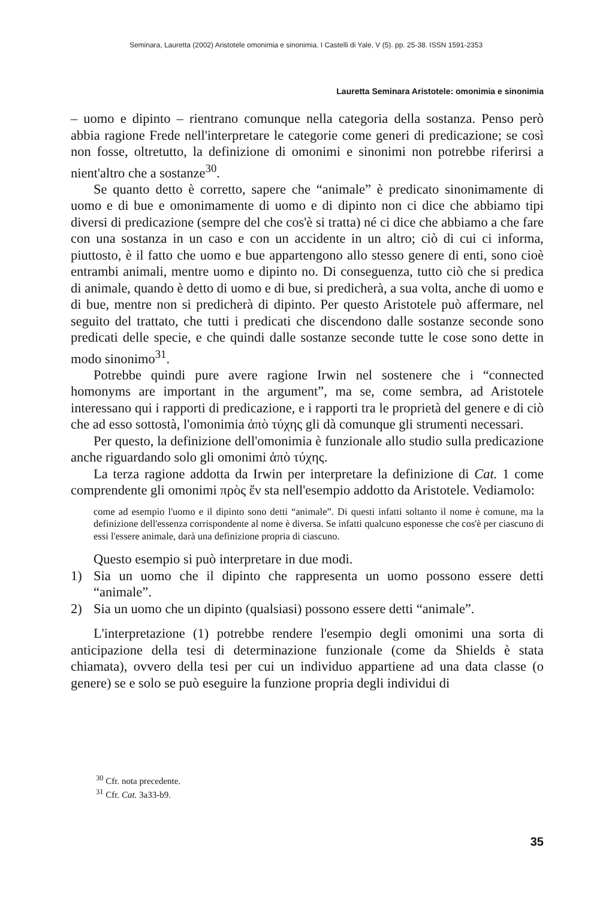Seminara, Lauretta (2002) Aristotele omonimia e sinonimia. I Castelli di Yale, V (5). pp. 25-38. ISSN 1591-2353
Lauretta Seminara Aristotele: omonimia e sinonimia
– uomo e dipinto – rientrano comunque nella categoria della sostanza. Penso però abbia ragione Frede nell'interpretare le categorie come generi di predicazione; se così non fosse, oltretutto, la definizione di omonimi e sinonimi non potrebbe riferirsi a nient'altro che a sostanze<sup>30</sup>.
Se quanto detto è corretto, sapere che “animale” è predicato sinonimamente di uomo e di bue e omonimamente di uomo e di dipinto non ci dice che abbiamo tipi diversi di predicazione (sempre del che cos'è si tratta) né ci dice che abbiamo a che fare con una sostanza in un caso e con un accidente in un altro; ciò di cui ci informa, piuttosto, è il fatto che uomo e bue appartengono allo stesso genere di enti, sono cioè entrambi animali, mentre uomo e dipinto no. Di conseguenza, tutto ciò che si predica di animale, quando è detto di uomo e di bue, si predicherà, a sua volta, anche di uomo e di bue, mentre non si predicherà di dipinto. Per questo Aristotele può affermare, nel seguito del trattato, che tutti i predicati che discendono dalle sostanze seconde sono predicati delle specie, e che quindi dalle sostanze seconde tutte le cose sono dette in modo sinonimo<sup>31</sup>.
Potrebbe quindi pure avere ragione Irwin nel sostenere che i “connected homonyms are important in the argument”, ma se, come sembra, ad Aristotele interessano qui i rapporti di predicazione, e i rapporti tra le proprietà del genere e di ciò che ad esso sottostà, l'omonimia ἀπὸ τύχης gli dà comunque gli strumenti necessari.
Per questo, la definizione dell'omonimia è funzionale allo studio sulla predicazione anche riguardando solo gli omonimi ἀπὸ τύχης.
La terza ragione addotta da Irwin per interpretare la definizione di Cat. 1 come comprendente gli omonimi πρὸς ἕν sta nell'esempio addotto da Aristotele. Vediamolo:
come ad esempio l'uomo e il dipinto sono detti “animale”. Di questi infatti soltanto il nome è comune, ma la definizione dell'essenza corrispondente al nome è diversa. Se infatti qualcuno esponesse che cos'è per ciascuno di essi l'essere animale, darà una definizione propria di ciascuno.
Questo esempio si può interpretare in due modi.
1) Sia un uomo che il dipinto che rappresenta un uomo possono essere detti “animale”.
2) Sia un uomo che un dipinto (qualsiasi) possono essere detti “animale”.
L'interpretazione (1) potrebbe rendere l'esempio degli omonimi una sorta di anticipazione della tesi di determinazione funzionale (come da Shields è stata chiamata), ovvero della tesi per cui un individuo appartiene ad una data classe (o genere) se e solo se può eseguire la funzione propria degli individui di
<sup>30</sup> Cfr. nota precedente.
<sup>31</sup> Cfr. Cat. 3a33-b9.
35